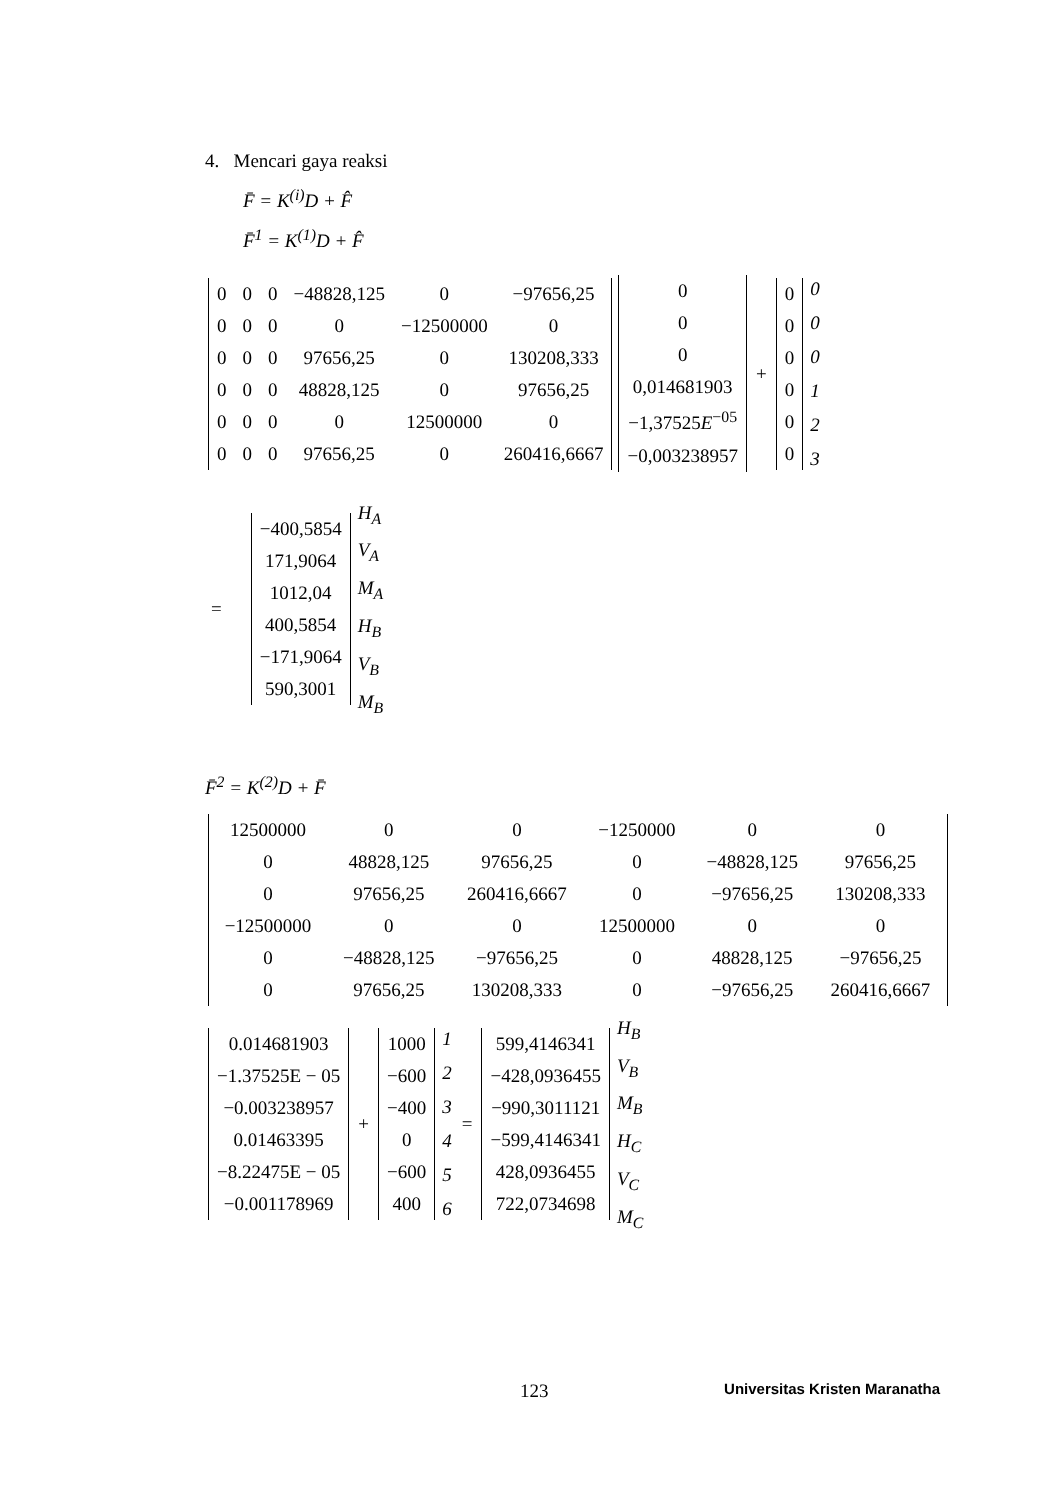4. Mencari gaya reaksi
F̄ = K<sup>(i)</sup>D + F̂
F̄<sup>1</sup> = K<sup>(1)</sup>D + F̂
| 0 | 0 | 0 | −48828,125 | 0 | −97656,25 |
| 0 | 0 | 0 | 0 | −12500000 | 0 |
| 0 | 0 | 0 | 97656,25 | 0 | 130208,333 |
| 0 | 0 | 0 | 48828,125 | 0 | 97656,25 |
| 0 | 0 | 0 | 0 | 12500000 | 0 |
| 0 | 0 | 0 | 97656,25 | 0 | 260416,6667 |
| 0 |
| 0 |
| 0 |
| 0,014681903 |
| −1,37525 E<sup>−05</sup> |
| −0,003238957 |
+
| 0 |
| 0 |
| 0 |
| 0 |
| 0 |
| 0 |
| 0 |
| 0 |
| 0 |
| 1 |
| 2 |
| 3 |
=
| −400,5854 |
| 171,9064 |
| 1012,04 |
| 400,5854 |
| −171,9064 |
| 590,3001 |
| H<sub>A</sub> |
| V<sub>A</sub> |
| M<sub>A</sub> |
| H<sub>B</sub> |
| V<sub>B</sub> |
| M<sub>B</sub> |
F̄<sup>2</sup> = K<sup>(2)</sup>D + F̄
| 12500000 | 0 | 0 | −1250000 | 0 | 0 |
| 0 | 48828,125 | 97656,25 | 0 | −48828,125 | 97656,25 |
| 0 | 97656,25 | 260416,6667 | 0 | −97656,25 | 130208,333 |
| −12500000 | 0 | 0 | 12500000 | 0 | 0 |
| 0 | −48828,125 | −97656,25 | 0 | 48828,125 | −97656,25 |
| 0 | 97656,25 | 130208,333 | 0 | −97656,25 | 260416,6667 |
| 0.014681903 |
| −1.37525E − 05 |
| −0.003238957 |
| 0.01463395 |
| −8.22475E − 05 |
| −0.001178969 |
+
| 1000 |
| −600 |
| −400 |
| 0 |
| −600 |
| 400 |
| 1 |
| 2 |
| 3 |
| 4 |
| 5 |
| 6 |
=
| 599,4146341 |
| −428,0936455 |
| −990,3011121 |
| −599,4146341 |
| 428,0936455 |
| 722,0734698 |
| H<sub>B</sub> |
| V<sub>B</sub> |
| M<sub>B</sub> |
| H<sub>C</sub> |
| V<sub>C</sub> |
| M<sub>C</sub> |
123 Universitas Kristen Maranatha